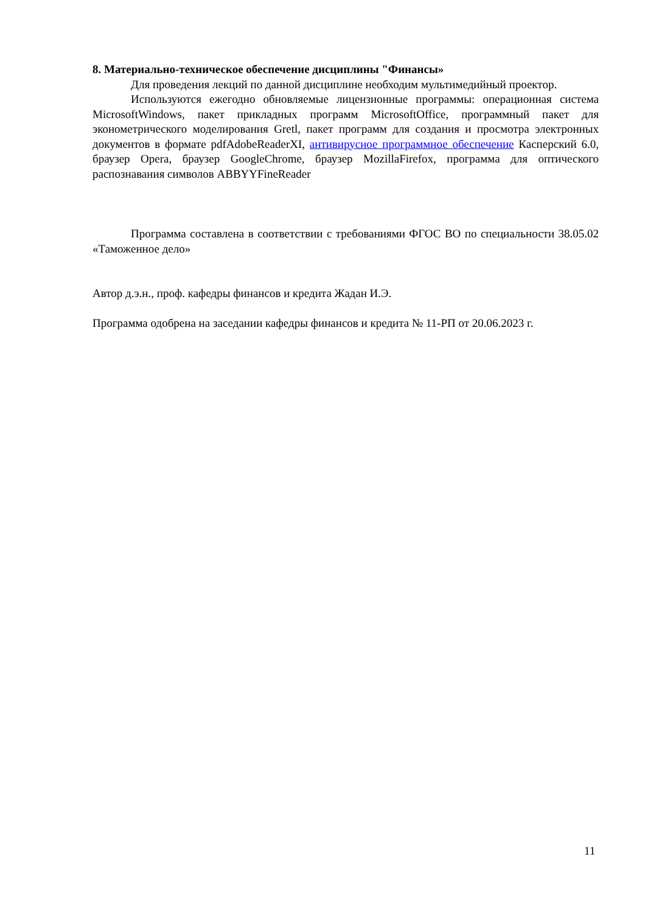8. Материально-техническое обеспечение дисциплины "Финансы»
Для проведения лекций по данной дисциплине необходим мультимедийный проектор.
Используются ежегодно обновляемые лицензионные программы: операционная система MicrosoftWindows, пакет прикладных программ MicrosoftOffice, программный пакет для эконометрического моделирования Gretl, пакет программ для создания и просмотра электронных документов в формате pdfAdobeReaderXI, антивирусное программное обеспечение Касперский 6.0, браузер Opera, браузер GoogleChrome, браузер MozillaFirefox, программа для оптического распознавания символов ABBYYFineReader
Программа составлена в соответствии с требованиями ФГОС ВО по специальности 38.05.02 «Таможенное дело»
Автор д.э.н., проф. кафедры финансов и кредита Жадан И.Э.
Программа одобрена на заседании кафедры финансов и кредита № 11-РП от 20.06.2023 г.
11